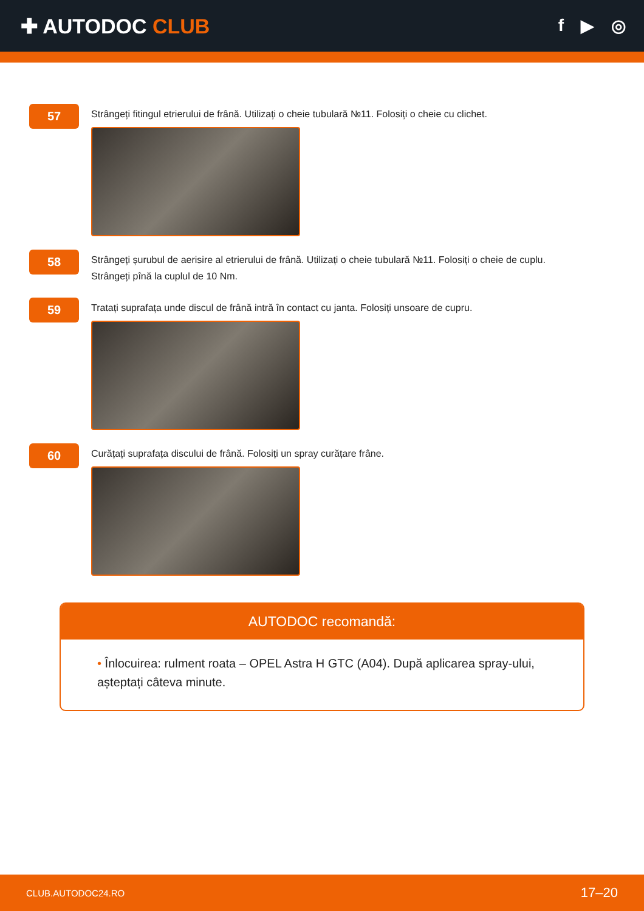✚ AUTODOC CLUB
f ▶ ◎
57
Strângeți fitingul etrierului de frână. Utilizați o cheie tubulară №11. Folosiți o cheie cu clichet.
58
Strângeți șurubul de aerisire al etrierului de frână. Utilizați o cheie tubulară №11. Folosiți o cheie de cuplu.
Strângeți pînă la cuplul de 10 Nm.
59
Tratați suprafața unde discul de frână intră în contact cu janta. Folosiți unsoare de cupru.
60
Curățați suprafața discului de frână. Folosiți un spray curățare frâne.
AUTODOC recomandă:
• Înlocuirea: rulment roata – OPEL Astra H GTC (A04). După aplicarea spray-ului, așteptați câteva minute.
CLUB.AUTODOC24.RO 17–20